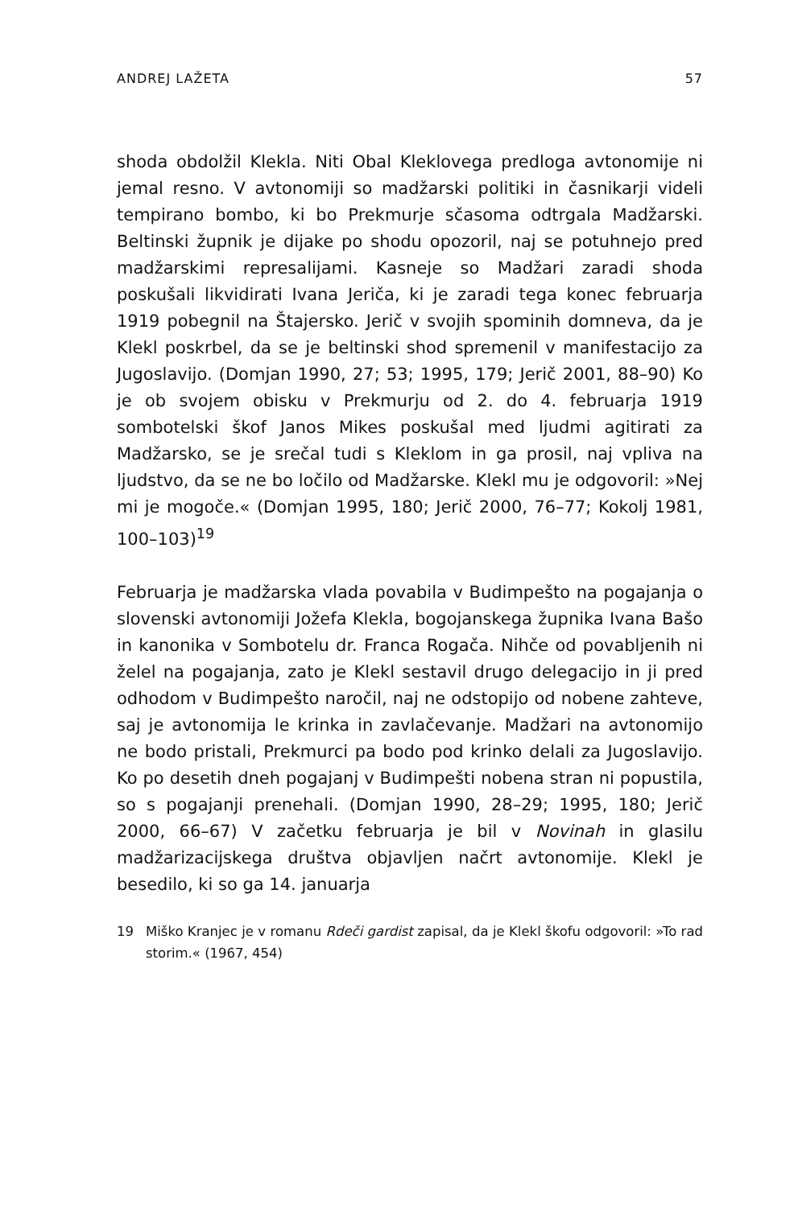ANDREJ LAŽETA 57
shoda obdolžil Klekla. Niti Obal Kleklovega predloga avtonomije ni jemal resno. V avtonomiji so madžarski politiki in časnikarji videli tempirano bombo, ki bo Prekmurje sčasoma odtrgala Madžarski. Beltinski župnik je dijake po shodu opozoril, naj se potuhnejo pred madžarskimi represalijami. Kasneje so Madžari zaradi shoda poskušali likvidirati Ivana Jeriča, ki je zaradi tega konec februarja 1919 pobegnil na Štajersko. Jerič v svojih spominih domneva, da je Klekl poskrbel, da se je beltinski shod spremenil v manifestacijo za Jugoslavijo. (Domjan 1990, 27; 53; 1995, 179; Jerič 2001, 88–90) Ko je ob svojem obisku v Prekmurju od 2. do 4. februarja 1919 sombotelski škof Janos Mikes poskušal med ljudmi agitirati za Madžarsko, se je srečal tudi s Kleklom in ga prosil, naj vpliva na ljudstvo, da se ne bo ločilo od Madžarske. Klekl mu je odgovoril: »Nej mi je mogoče.« (Domjan 1995, 180; Jerič 2000, 76–77; Kokolj 1981, 100–103)<sup>19</sup>
Februarja je madžarska vlada povabila v Budimpešto na pogajanja o slovenski avtonomiji Jožefa Klekla, bogojanskega župnika Ivana Bašo in kanonika v Sombotelu dr. Franca Rogača. Nihče od povabljenih ni želel na pogajanja, zato je Klekl sestavil drugo delegacijo in ji pred odhodom v Budimpešto naročil, naj ne odstopijo od nobene zahteve, saj je avtonomija le krinka in zavlačevanje. Madžari na avtonomijo ne bodo pristali, Prekmurci pa bodo pod krinko delali za Jugoslavijo. Ko po desetih dneh pogajanj v Budimpešti nobena stran ni popustila, so s pogajanji prenehali. (Domjan 1990, 28–29; 1995, 180; Jerič 2000, 66–67) V začetku februarja je bil v Novinah in glasilu madžarizacijskega društva objavljen načrt avtonomije. Klekl je besedilo, ki so ga 14. januarja
19 Miško Kranjec je v romanu Rdeči gardist zapisal, da je Klekl škofu odgovoril: »To rad storim.« (1967, 454)